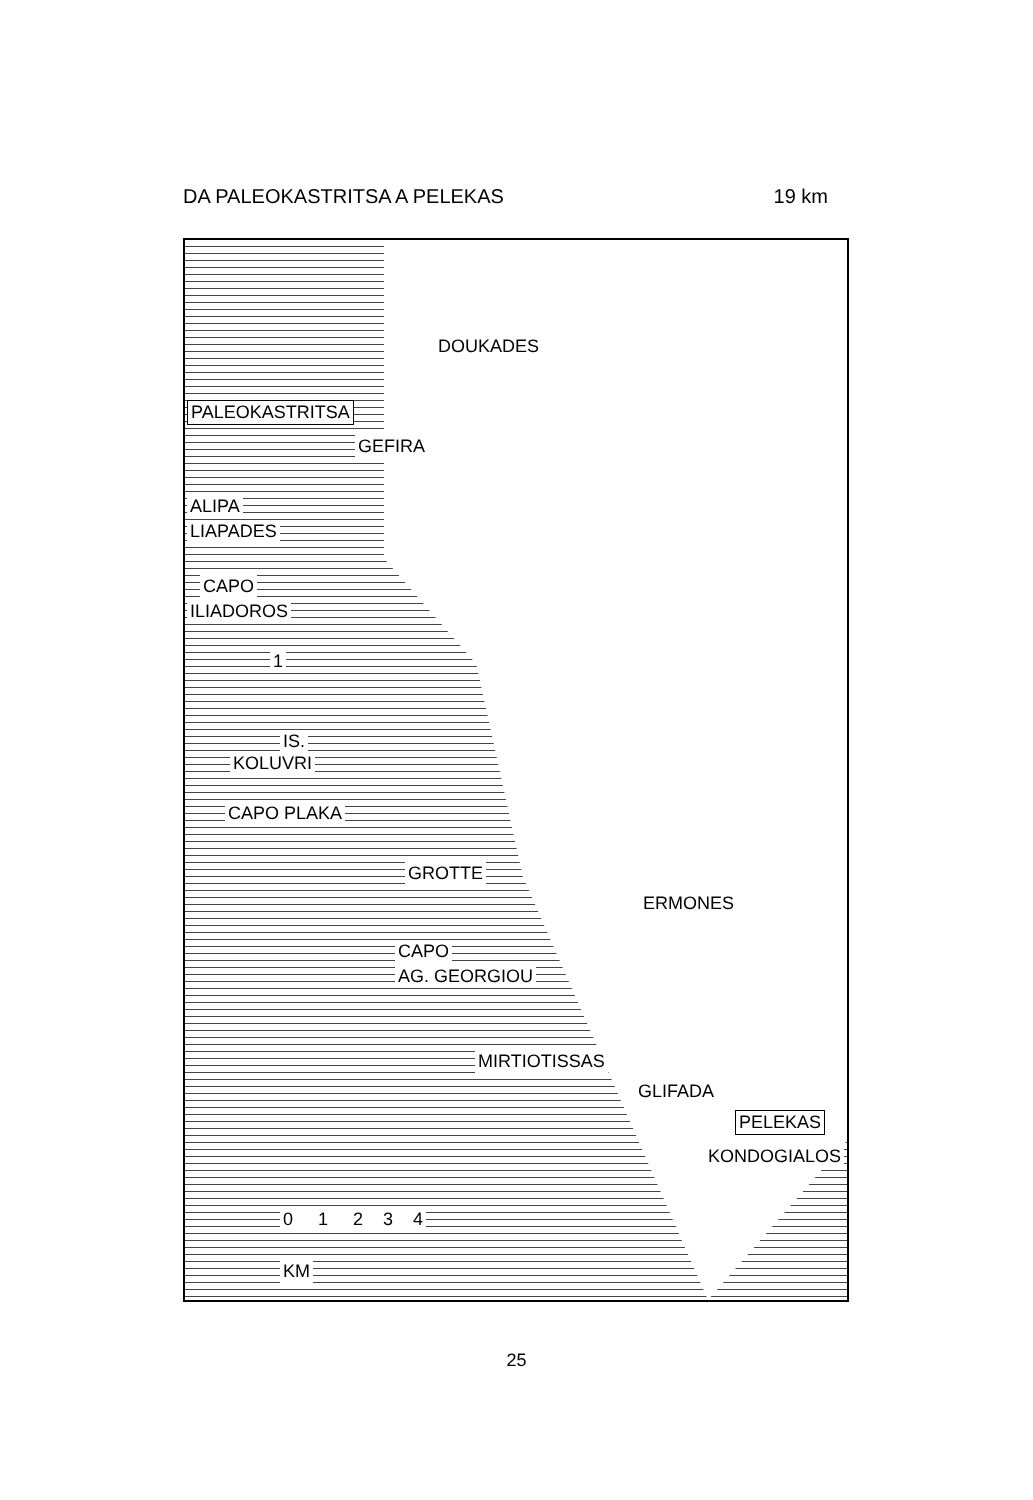DA PALEOKASTRITSA A PELEKAS 19 km
DOUKADES
PALEOKASTRITSA
GEFIRA
ALIPA
LIAPADES
CAPO
ILIADOROS
1
IS.
KOLUVRI
CAPO PLAKA
GROTTE
ERMONES
CAPO
AG. GEORGIOU
MIRTIOTISSAS
GLIFADA
PELEKAS
KONDOGIALOS
0 1 2 3 4
KM
25